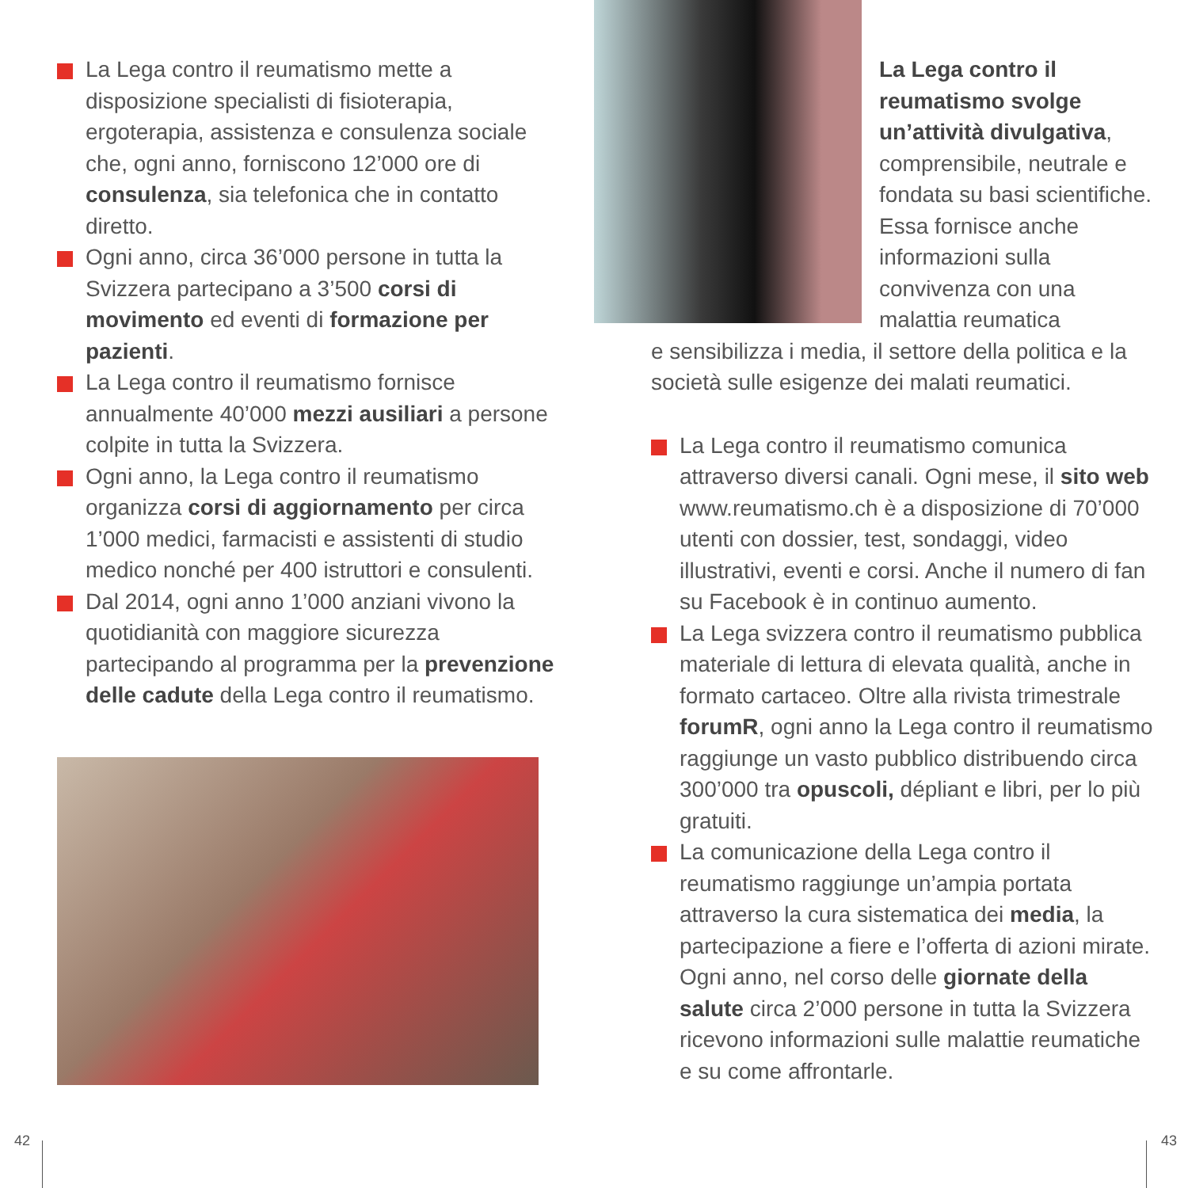La Lega contro il reumatismo mette a disposizione specialisti di fisioterapia, ergoterapia, assistenza e consulenza sociale che, ogni anno, forniscono 12’000 ore di consulenza, sia telefonica che in contatto diretto.
Ogni anno, circa 36’000 persone in tutta la Svizzera partecipano a 3’500 corsi di movimento ed eventi di formazione per pazienti.
La Lega contro il reumatismo fornisce annualmente 40’000 mezzi ausiliari a persone colpite in tutta la Svizzera.
Ogni anno, la Lega contro il reumatismo organizza corsi di aggiornamento per circa 1’000 medici, farmacisti e assistenti di studio medico nonché per 400 istruttori e consulenti.
Dal 2014, ogni anno 1’000 anziani vivono la quotidianità con maggiore sicurezza partecipando al programma per la prevenzione delle cadute della Lega contro il reumatismo.
La Lega contro il reumatismo svolge un’attività divulgativa, comprensibile, neutrale e fondata su basi scientifiche. Essa fornisce anche informazioni sulla convivenza con una malattia reumatica
e sensibilizza i media, il settore della politica e la società sulle esigenze dei malati reumatici.
La Lega contro il reumatismo comunica attraverso diversi canali. Ogni mese, il sito web www.reumatismo.ch è a disposizione di 70’000 utenti con dossier, test, sondaggi, video illustrativi, eventi e corsi. Anche il numero di fan su Facebook è in continuo aumento.
La Lega svizzera contro il reumatismo pubblica materiale di lettura di elevata qualità, anche in formato cartaceo. Oltre alla rivista trimestrale forumR, ogni anno la Lega contro il reumatismo raggiunge un vasto pubblico distribuendo circa 300’000 tra opuscoli, dépliant e libri, per lo più gratuiti.
La comunicazione della Lega contro il reumatismo raggiunge un’ampia portata attraverso la cura sistematica dei media, la partecipazione a fiere e l’offerta di azioni mirate. Ogni anno, nel corso delle giornate della salute circa 2’000 persone in tutta la Svizzera ricevono informazioni sulle malattie reumatiche e su come affrontarle.
42 43